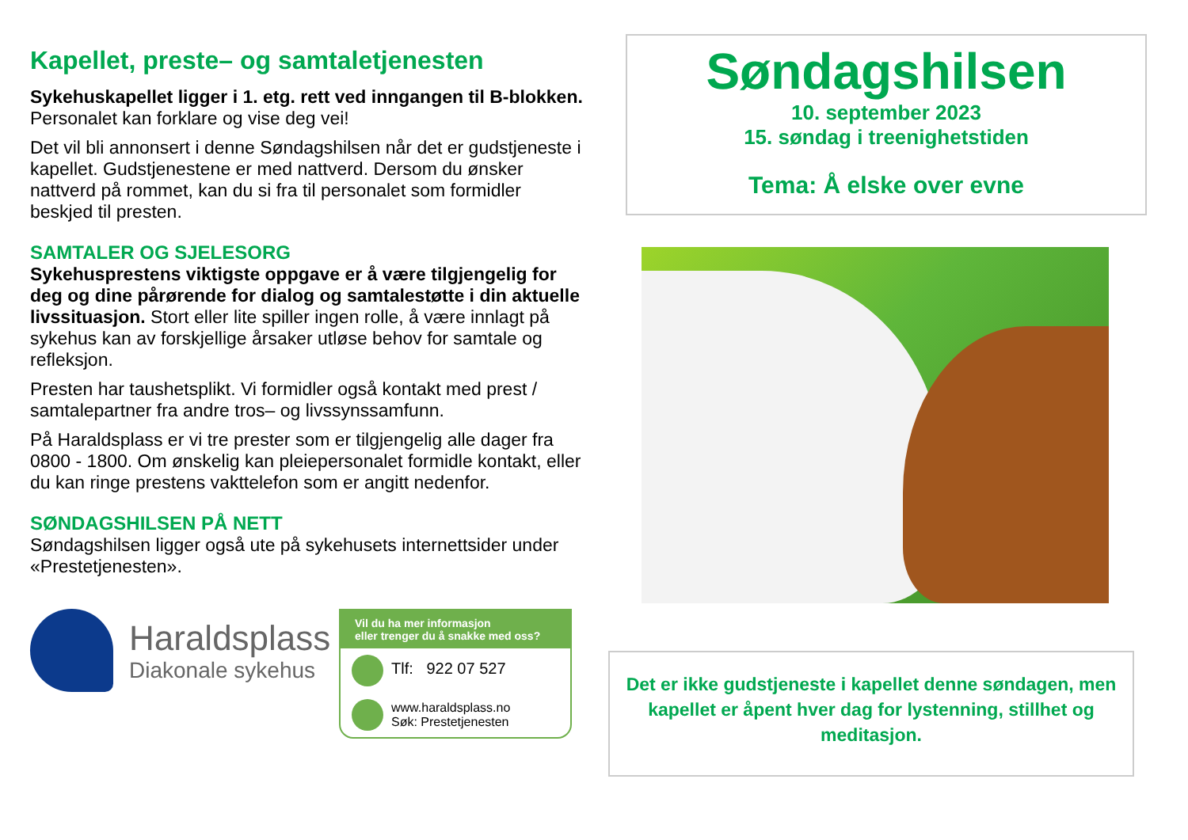Kapellet, preste– og samtaletjenesten
Sykehuskapellet ligger i 1. etg. rett ved inngangen til B-blokken. Personalet kan forklare og vise deg vei!
Det vil bli annonsert i denne Søndagshilsen når det er gudstjeneste i kapellet. Gudstjenestene er med nattverd. Dersom du ønsker nattverd på rommet, kan du si fra til personalet som formidler beskjed til presten.
SAMTALER OG SJELESORG
Sykehusprestens viktigste oppgave er å være tilgjengelig for deg og dine pårørende for dialog og samtalestøtte i din aktuelle livssituasjon. Stort eller lite spiller ingen rolle, å være innlagt på sykehus kan av forskjellige årsaker utløse behov for samtale og refleksjon.
Presten har taushetsplikt. Vi formidler også kontakt med prest / samtalepartner fra andre tros– og livssynssamfunn.
På Haraldsplass er vi tre prester som er tilgjengelig alle dager fra 0800 - 1800. Om ønskelig kan pleiepersonalet formidle kontakt, eller du kan ringe prestens vakttelefon som er angitt nedenfor.
SØNDAGSHILSEN PÅ NETT
Søndagshilsen ligger også ute på sykehusets internettsider under «Prestetjenesten».
Haraldsplass
Diakonale sykehus
Vil du ha mer informasjon
eller trenger du å snakke med oss?
Tlf: 922 07 527
www.haraldsplass.no
Søk: Prestetjenesten
Søndagshilsen
10. september 2023
15. søndag i treenighetstiden
Tema: Å elske over evne
Det er ikke gudstjeneste i kapellet denne søndagen, men kapellet er åpent hver dag for lystenning, stillhet og meditasjon.